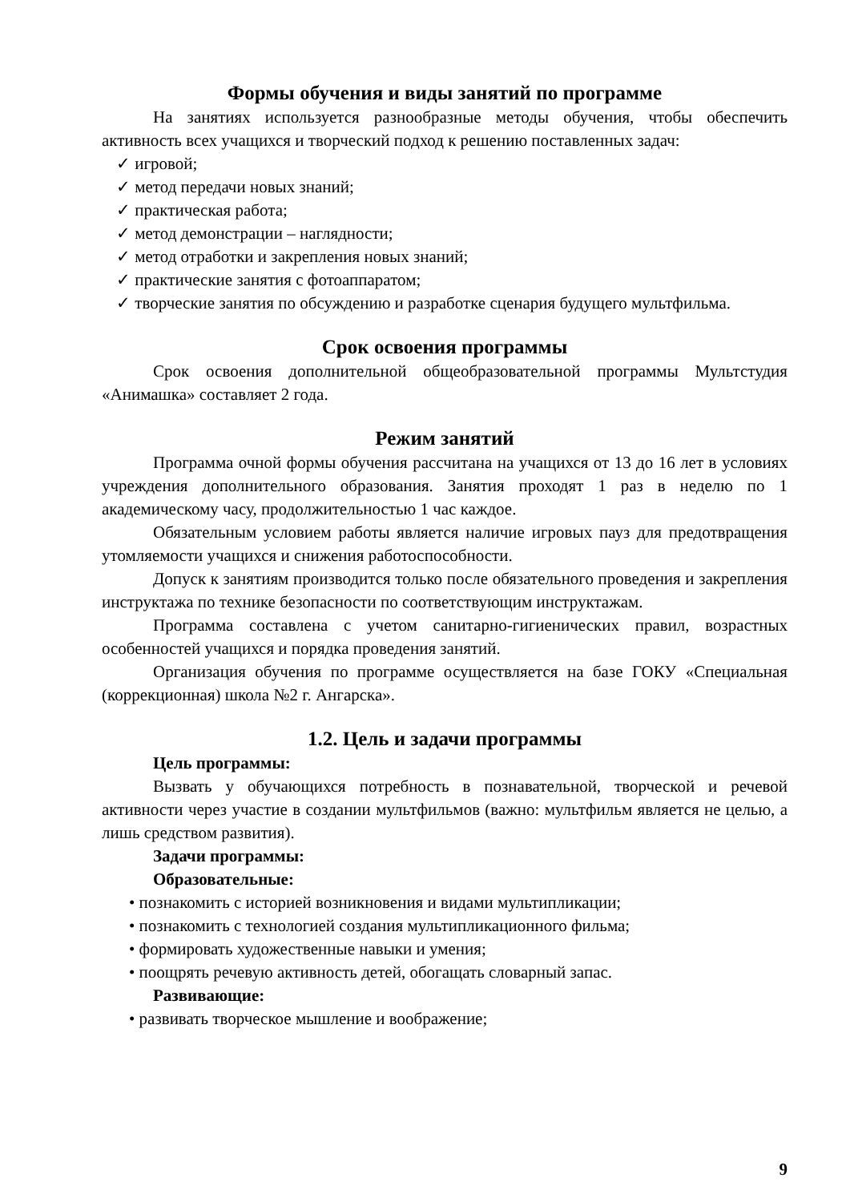Формы обучения и виды занятий по программе
На занятиях используется разнообразные методы обучения, чтобы обеспечить активность всех учащихся и творческий подход к решению поставленных задач:
✓ игровой;
✓ метод передачи новых знаний;
✓ практическая работа;
✓ метод демонстрации – наглядности;
✓ метод отработки и закрепления новых знаний;
✓ практические занятия с фотоаппаратом;
✓ творческие занятия по обсуждению и разработке сценария будущего мультфильма.
Срок освоения программы
Срок освоения дополнительной общеобразовательной программы Мультстудия «Анимашка» составляет 2 года.
Режим занятий
Программа очной формы обучения рассчитана на учащихся от 13 до 16 лет в условиях учреждения дополнительного образования. Занятия проходят 1 раз в неделю по 1 академическому часу, продолжительностью 1 час каждое.
Обязательным условием работы является наличие игровых пауз для предотвращения утомляемости учащихся и снижения работоспособности.
Допуск к занятиям производится только после обязательного проведения и закрепления инструктажа по технике безопасности по соответствующим инструктажам.
Программа составлена с учетом санитарно-гигиенических правил, возрастных особенностей учащихся и порядка проведения занятий.
Организация обучения по программе осуществляется на базе ГОКУ «Специальная (коррекционная) школа №2 г. Ангарска».
1.2. Цель и задачи программы
Цель программы:
Вызвать у обучающихся потребность в познавательной, творческой и речевой активности через участие в создании мультфильмов (важно: мультфильм является не целью, а лишь средством развития).
Задачи программы:
Образовательные:
• познакомить с историей возникновения и видами мультипликации;
• познакомить с технологией создания мультипликационного фильма;
• формировать художественные навыки и умения;
• поощрять речевую активность детей, обогащать словарный запас.
Развивающие:
• развивать творческое мышление и воображение;
9